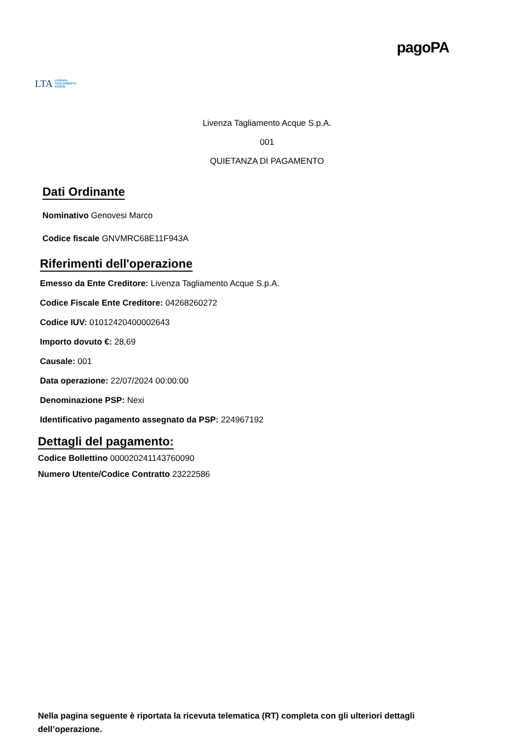LTA LIVENZA
TAGLIAMENTO
ACQUE
pagoPA
Livenza Tagliamento Acque S.p.A.
001
QUIETANZA DI PAGAMENTO
Dati Ordinante
Nominativo Genovesi Marco
Codice fiscale GNVMRC68E11F943A
Riferimenti dell'operazione
Emesso da Ente Creditore: Livenza Tagliamento Acque S.p.A.
Codice Fiscale Ente Creditore: 04268260272
Codice IUV: 01012420400002643
Importo dovuto €: 28,69
Causale: 001
Data operazione: 22/07/2024 00:00:00
Denominazione PSP: Nexi
Identificativo pagamento assegnato da PSP: 224967192
Dettagli del pagamento:
Codice Bollettino 000020241143760090
Numero Utente/Codice Contratto 23222586
Nella pagina seguente è riportata la ricevuta telematica (RT) completa con gli ulteriori dettagli dell’operazione.